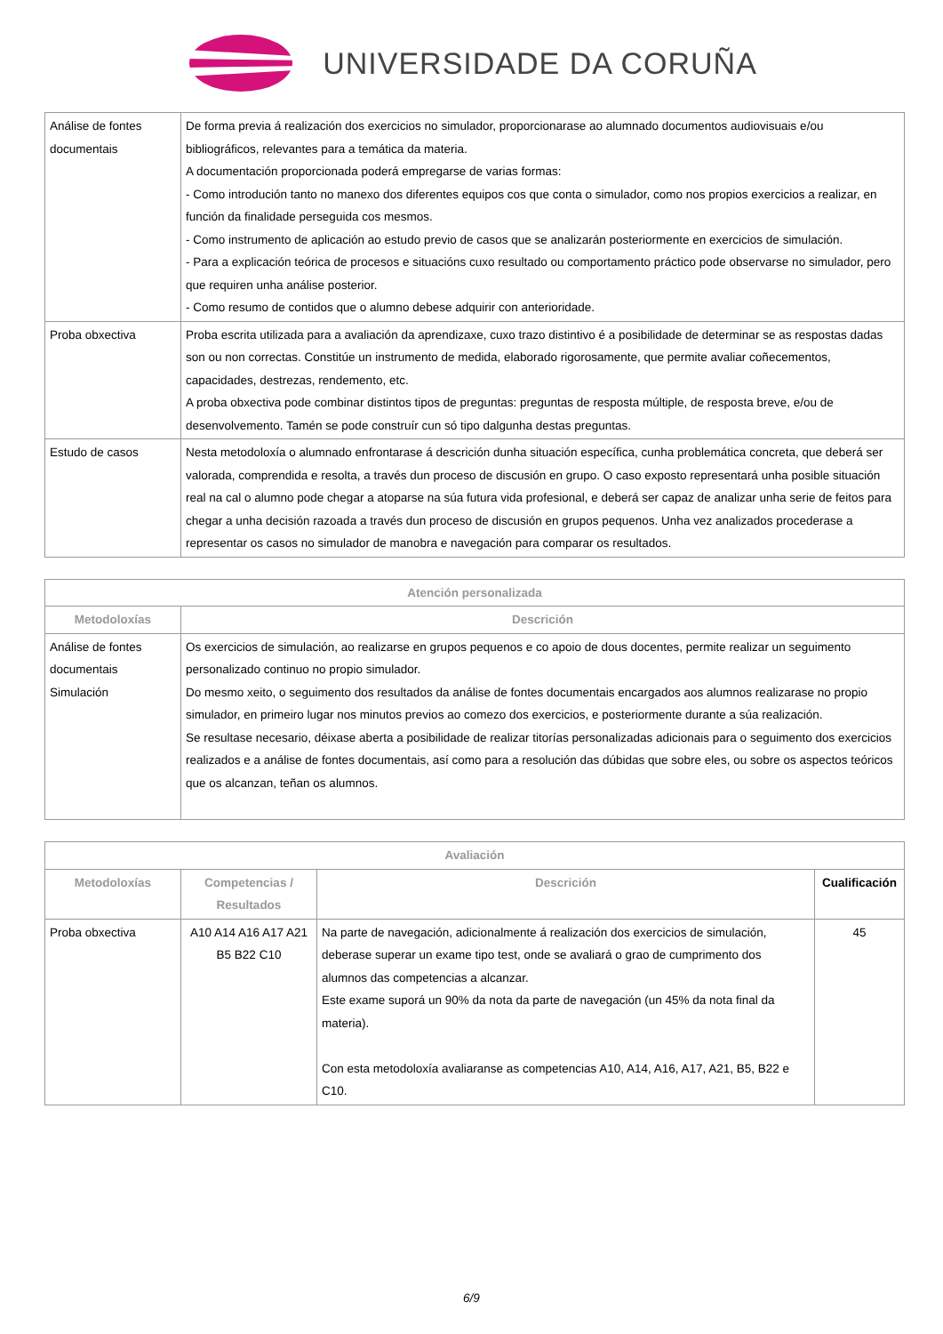UNIVERSIDADE DA CORUÑA
| Análise de fontes documentais | De forma previa á realización dos exercicios no simulador, proporcionarase ao alumnado documentos audiovisuais e/ou bibliográficos, relevantes para a temática da materia. A documentación proporcionada poderá empregarse de varias formas: - Como introdución tanto no manexo dos diferentes equipos cos que conta o simulador, como nos propios exercicios a realizar, en función da finalidade perseguida cos mesmos. - Como instrumento de aplicación ao estudo previo de casos que se analizarán posteriormente en exercicios de simulación. - Para a explicación teórica de procesos e situacións cuxo resultado ou comportamento práctico pode observarse no simulador, pero que requiren unha análise posterior. - Como resumo de contidos que o alumno debese adquirir con anterioridade. |
| Proba obxectiva | Proba escrita utilizada para a avaliación da aprendizaxe, cuxo trazo distintivo é a posibilidade de determinar se as respostas dadas son ou non correctas. Constitúe un instrumento de medida, elaborado rigorosamente, que permite avaliar coñecementos, capacidades, destrezas, rendemento, etc. A proba obxectiva pode combinar distintos tipos de preguntas: preguntas de resposta múltiple, de resposta breve, e/ou de desenvolvemento. Tamén se pode construír cun só tipo dalgunha destas preguntas. |
| Estudo de casos | Nesta metodoloxía o alumnado enfrontarase á descrición dunha situación específica, cunha problemática concreta, que deberá ser valorada, comprendida e resolta, a través dun proceso de discusión en grupo. O caso exposto representará unha posible situación real na cal o alumno pode chegar a atoparse na súa futura vida profesional, e deberá ser capaz de analizar unha serie de feitos para chegar a unha decisión razoada a través dun proceso de discusión en grupos pequenos. Unha vez analizados procederase a representar os casos no simulador de manobra e navegación para comparar os resultados. |
| Atención personalizada | |
| --- | --- |
| Metodoloxías | Descrición |
| Análise de fontes documentais Simulación | Os exercicios de simulación, ao realizarse en grupos pequenos e co apoio de dous docentes, permite realizar un seguimento personalizado continuo no propio simulador. Do mesmo xeito, o seguimento dos resultados da análise de fontes documentais encargados aos alumnos realizarase no propio simulador, en primeiro lugar nos minutos previos ao comezo dos exercicios, e posteriormente durante a súa realización. Se resultase necesario, déixase aberta a posibilidade de realizar titorías personalizadas adicionais para o seguimento dos exercicios realizados e a análise de fontes documentais, así como para a resolución das dúbidas que sobre eles, ou sobre os aspectos teóricos que os alcanzan, teñan os alumnos. |
| Avaliación | | | |
| --- | --- | --- | --- |
| Metodoloxías | Competencias / Resultados | Descrición | Cualificación |
| Proba obxectiva | A10 A14 A16 A17 A21 B5 B22 C10 | Na parte de navegación, adicionalmente á realización dos exercicios de simulación, deberase superar un exame tipo test, onde se avaliará o grao de cumprimento dos alumnos das competencias a alcanzar. Este exame suporá un 90% da nota da parte de navegación (un 45% da nota final da materia). Con esta metodoloxía avaliaranse as competencias A10, A14, A16, A17, A21, B5, B22 e C10. | 45 |
6/9